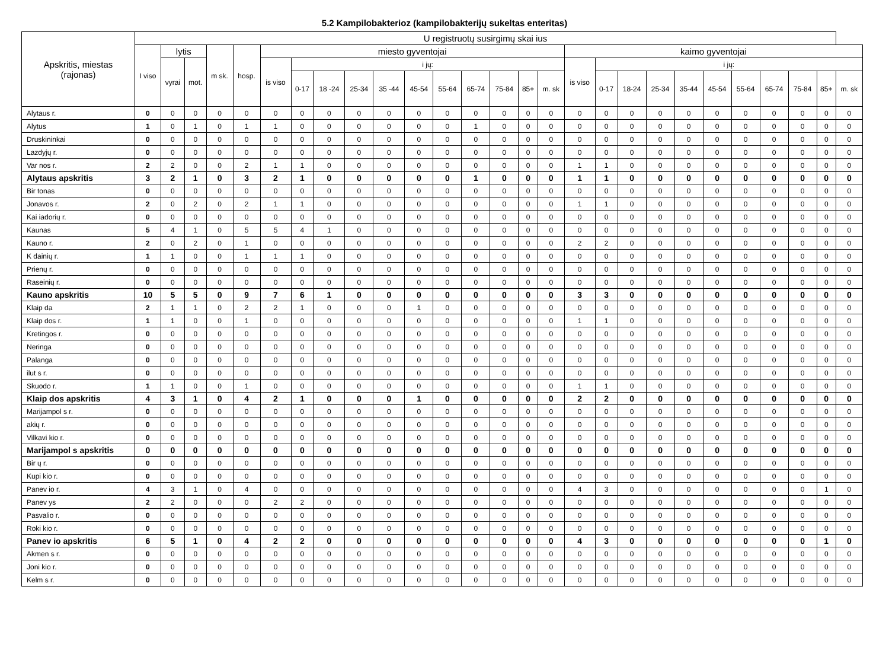5.2 Kampilobakterioz (kampilobakterijų sukeltas enteritas)
| Apskritis, miestas (rajonas) | U registruotų susirgimų skai ius | | | | | | | | | | | | | | | | | | | | | | | | | | |
| --- | --- | --- | --- | --- | --- | --- | --- | --- | --- | --- | --- | --- | --- | --- | --- | --- | --- | --- | --- | --- | --- | --- | --- | --- | --- | --- | --- |
| | I viso | lytis | | m sk. | hosp. | miesto gyventojai | | | | | | | | | | | kaimo gyventojai | | | | | | | | | | |
| | | vyrai | mot. | | | is viso | i jų: | | | | | | | | | | is viso | i jų: | | | | | | | | | |
| | | | | | | | 0-17 | 18 -24 | 25-34 | 35 -44 | 45-54 | 55-64 | 65-74 | 75-84 | 85+ | m. sk | | 0-17 | 18-24 | 25-34 | 35-44 | 45-54 | 55-64 | 65-74 | 75-84 | 85+ | m. sk |
| Alytaus r. | 0 | 0 | 0 | 0 | 0 | 0 | 0 | 0 | 0 | 0 | 0 | 0 | 0 | 0 | 0 | 0 | 0 | 0 | 0 | 0 | 0 | 0 | 0 | 0 | 0 | 0 | 0 |
| Alytus | 1 | 0 | 1 | 0 | 1 | 1 | 0 | 0 | 0 | 0 | 0 | 0 | 1 | 0 | 0 | 0 | 0 | 0 | 0 | 0 | 0 | 0 | 0 | 0 | 0 | 0 | 0 |
| Druskininkai | 0 | 0 | 0 | 0 | 0 | 0 | 0 | 0 | 0 | 0 | 0 | 0 | 0 | 0 | 0 | 0 | 0 | 0 | 0 | 0 | 0 | 0 | 0 | 0 | 0 | 0 | 0 |
| Lazdyjų r. | 0 | 0 | 0 | 0 | 0 | 0 | 0 | 0 | 0 | 0 | 0 | 0 | 0 | 0 | 0 | 0 | 0 | 0 | 0 | 0 | 0 | 0 | 0 | 0 | 0 | 0 | 0 |
| Var nos r. | 2 | 2 | 0 | 0 | 2 | 1 | 1 | 0 | 0 | 0 | 0 | 0 | 0 | 0 | 0 | 0 | 1 | 1 | 0 | 0 | 0 | 0 | 0 | 0 | 0 | 0 | 0 |
| Alytaus apskritis | 3 | 2 | 1 | 0 | 3 | 2 | 1 | 0 | 0 | 0 | 0 | 0 | 1 | 0 | 0 | 0 | 1 | 1 | 0 | 0 | 0 | 0 | 0 | 0 | 0 | 0 | 0 |
| Bir tonas | 0 | 0 | 0 | 0 | 0 | 0 | 0 | 0 | 0 | 0 | 0 | 0 | 0 | 0 | 0 | 0 | 0 | 0 | 0 | 0 | 0 | 0 | 0 | 0 | 0 | 0 | 0 |
| Jonavos r. | 2 | 0 | 2 | 0 | 2 | 1 | 1 | 0 | 0 | 0 | 0 | 0 | 0 | 0 | 0 | 0 | 1 | 1 | 0 | 0 | 0 | 0 | 0 | 0 | 0 | 0 | 0 |
| Kai iadorių r. | 0 | 0 | 0 | 0 | 0 | 0 | 0 | 0 | 0 | 0 | 0 | 0 | 0 | 0 | 0 | 0 | 0 | 0 | 0 | 0 | 0 | 0 | 0 | 0 | 0 | 0 | 0 |
| Kaunas | 5 | 4 | 1 | 0 | 5 | 5 | 4 | 1 | 0 | 0 | 0 | 0 | 0 | 0 | 0 | 0 | 0 | 0 | 0 | 0 | 0 | 0 | 0 | 0 | 0 | 0 | 0 |
| Kauno r. | 2 | 0 | 2 | 0 | 1 | 0 | 0 | 0 | 0 | 0 | 0 | 0 | 0 | 0 | 0 | 0 | 2 | 2 | 0 | 0 | 0 | 0 | 0 | 0 | 0 | 0 | 0 |
| K dainių r. | 1 | 1 | 0 | 0 | 1 | 1 | 1 | 0 | 0 | 0 | 0 | 0 | 0 | 0 | 0 | 0 | 0 | 0 | 0 | 0 | 0 | 0 | 0 | 0 | 0 | 0 | 0 |
| Prienų r. | 0 | 0 | 0 | 0 | 0 | 0 | 0 | 0 | 0 | 0 | 0 | 0 | 0 | 0 | 0 | 0 | 0 | 0 | 0 | 0 | 0 | 0 | 0 | 0 | 0 | 0 | 0 |
| Raseinių r. | 0 | 0 | 0 | 0 | 0 | 0 | 0 | 0 | 0 | 0 | 0 | 0 | 0 | 0 | 0 | 0 | 0 | 0 | 0 | 0 | 0 | 0 | 0 | 0 | 0 | 0 | 0 |
| Kauno apskritis | 10 | 5 | 5 | 0 | 9 | 7 | 6 | 1 | 0 | 0 | 0 | 0 | 0 | 0 | 0 | 0 | 3 | 3 | 0 | 0 | 0 | 0 | 0 | 0 | 0 | 0 | 0 |
| Klaip da | 2 | 1 | 1 | 0 | 2 | 2 | 1 | 0 | 0 | 0 | 1 | 0 | 0 | 0 | 0 | 0 | 0 | 0 | 0 | 0 | 0 | 0 | 0 | 0 | 0 | 0 | 0 |
| Klaip dos r. | 1 | 1 | 0 | 0 | 1 | 0 | 0 | 0 | 0 | 0 | 0 | 0 | 0 | 0 | 0 | 0 | 1 | 1 | 0 | 0 | 0 | 0 | 0 | 0 | 0 | 0 | 0 |
| Kretingos r. | 0 | 0 | 0 | 0 | 0 | 0 | 0 | 0 | 0 | 0 | 0 | 0 | 0 | 0 | 0 | 0 | 0 | 0 | 0 | 0 | 0 | 0 | 0 | 0 | 0 | 0 | 0 |
| Neringa | 0 | 0 | 0 | 0 | 0 | 0 | 0 | 0 | 0 | 0 | 0 | 0 | 0 | 0 | 0 | 0 | 0 | 0 | 0 | 0 | 0 | 0 | 0 | 0 | 0 | 0 | 0 |
| Palanga | 0 | 0 | 0 | 0 | 0 | 0 | 0 | 0 | 0 | 0 | 0 | 0 | 0 | 0 | 0 | 0 | 0 | 0 | 0 | 0 | 0 | 0 | 0 | 0 | 0 | 0 | 0 |
| ilut s r. | 0 | 0 | 0 | 0 | 0 | 0 | 0 | 0 | 0 | 0 | 0 | 0 | 0 | 0 | 0 | 0 | 0 | 0 | 0 | 0 | 0 | 0 | 0 | 0 | 0 | 0 | 0 |
| Skuodo r. | 1 | 1 | 0 | 0 | 1 | 0 | 0 | 0 | 0 | 0 | 0 | 0 | 0 | 0 | 0 | 0 | 1 | 1 | 0 | 0 | 0 | 0 | 0 | 0 | 0 | 0 | 0 |
| Klaip dos apskritis | 4 | 3 | 1 | 0 | 4 | 2 | 1 | 0 | 0 | 0 | 1 | 0 | 0 | 0 | 0 | 0 | 2 | 2 | 0 | 0 | 0 | 0 | 0 | 0 | 0 | 0 | 0 |
| Marijampol s r. | 0 | 0 | 0 | 0 | 0 | 0 | 0 | 0 | 0 | 0 | 0 | 0 | 0 | 0 | 0 | 0 | 0 | 0 | 0 | 0 | 0 | 0 | 0 | 0 | 0 | 0 | 0 |
| akių r. | 0 | 0 | 0 | 0 | 0 | 0 | 0 | 0 | 0 | 0 | 0 | 0 | 0 | 0 | 0 | 0 | 0 | 0 | 0 | 0 | 0 | 0 | 0 | 0 | 0 | 0 | 0 |
| Vilkavi kio r. | 0 | 0 | 0 | 0 | 0 | 0 | 0 | 0 | 0 | 0 | 0 | 0 | 0 | 0 | 0 | 0 | 0 | 0 | 0 | 0 | 0 | 0 | 0 | 0 | 0 | 0 | 0 |
| Marijampol s apskritis | 0 | 0 | 0 | 0 | 0 | 0 | 0 | 0 | 0 | 0 | 0 | 0 | 0 | 0 | 0 | 0 | 0 | 0 | 0 | 0 | 0 | 0 | 0 | 0 | 0 | 0 | 0 |
| Bir ų r. | 0 | 0 | 0 | 0 | 0 | 0 | 0 | 0 | 0 | 0 | 0 | 0 | 0 | 0 | 0 | 0 | 0 | 0 | 0 | 0 | 0 | 0 | 0 | 0 | 0 | 0 | 0 |
| Kupi kio r. | 0 | 0 | 0 | 0 | 0 | 0 | 0 | 0 | 0 | 0 | 0 | 0 | 0 | 0 | 0 | 0 | 0 | 0 | 0 | 0 | 0 | 0 | 0 | 0 | 0 | 0 | 0 |
| Panev io r. | 4 | 3 | 1 | 0 | 4 | 0 | 0 | 0 | 0 | 0 | 0 | 0 | 0 | 0 | 0 | 0 | 4 | 3 | 0 | 0 | 0 | 0 | 0 | 0 | 0 | 1 | 0 |
| Panev ys | 2 | 2 | 0 | 0 | 0 | 2 | 2 | 0 | 0 | 0 | 0 | 0 | 0 | 0 | 0 | 0 | 0 | 0 | 0 | 0 | 0 | 0 | 0 | 0 | 0 | 0 | 0 |
| Pasvalio r. | 0 | 0 | 0 | 0 | 0 | 0 | 0 | 0 | 0 | 0 | 0 | 0 | 0 | 0 | 0 | 0 | 0 | 0 | 0 | 0 | 0 | 0 | 0 | 0 | 0 | 0 | 0 |
| Roki kio r. | 0 | 0 | 0 | 0 | 0 | 0 | 0 | 0 | 0 | 0 | 0 | 0 | 0 | 0 | 0 | 0 | 0 | 0 | 0 | 0 | 0 | 0 | 0 | 0 | 0 | 0 | 0 |
| Panev io apskritis | 6 | 5 | 1 | 0 | 4 | 2 | 2 | 0 | 0 | 0 | 0 | 0 | 0 | 0 | 0 | 0 | 4 | 3 | 0 | 0 | 0 | 0 | 0 | 0 | 0 | 1 | 0 |
| Akmen s r. | 0 | 0 | 0 | 0 | 0 | 0 | 0 | 0 | 0 | 0 | 0 | 0 | 0 | 0 | 0 | 0 | 0 | 0 | 0 | 0 | 0 | 0 | 0 | 0 | 0 | 0 | 0 |
| Joni kio r. | 0 | 0 | 0 | 0 | 0 | 0 | 0 | 0 | 0 | 0 | 0 | 0 | 0 | 0 | 0 | 0 | 0 | 0 | 0 | 0 | 0 | 0 | 0 | 0 | 0 | 0 | 0 |
| Kelm s r. | 0 | 0 | 0 | 0 | 0 | 0 | 0 | 0 | 0 | 0 | 0 | 0 | 0 | 0 | 0 | 0 | 0 | 0 | 0 | 0 | 0 | 0 | 0 | 0 | 0 | 0 | 0 |